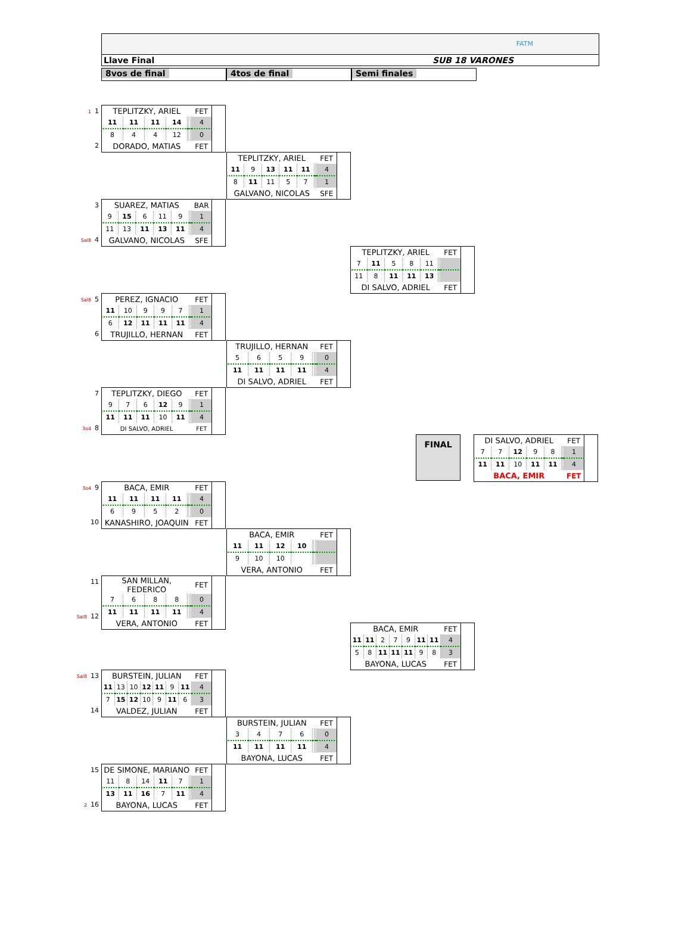FATM
Llave Final SUB 18 VARONES
8vos de final 4tos de final Semi finales
1 1
2
| TEPLITZKY, ARIEL | | | | | | | FET | |
| 11 | 11 | 11 | 14 | | | | 4 | |
| 8 | 4 | 4 | 12 | | | | 0 | |
| DORADO, MATIAS | | | | | | | FET | |
| TEPLITZKY, ARIEL | | | | | | | FET | |
| 11 | 9 | 13 | 11 | 11 | | | 4 | |
| 8 | 11 | 11 | 5 | 7 | | | 1 | |
| GALVANO, NICOLAS | | | | | | | SFE | |
3
Sal8 4
| SUAREZ, MATIAS | | | | | | | BAR | |
| 9 | 15 | 6 | 11 | 9 | | | 1 | |
| 11 | 13 | 11 | 13 | 11 | | | 4 | |
| GALVANO, NICOLAS | | | | | | | SFE | |
| TEPLITZKY, ARIEL | | | | | | | FET | |
| 7 | 11 | 5 | 8 | 11 | | | | |
| 11 | 8 | 11 | 11 | 13 | | | | |
| DI SALVO, ADRIEL | | | | | | | FET | |
Sal8 5
6
| PEREZ, IGNACIO | | | | | | | FET | |
| 11 | 10 | 9 | 9 | 7 | | | 1 | |
| 6 | 12 | 11 | 11 | 11 | | | 4 | |
| TRUJILLO, HERNAN | | | | | | | FET | |
| TRUJILLO, HERNAN | | | | | | | FET | |
| 5 | 6 | 5 | 9 | | | | 0 | |
| 11 | 11 | 11 | 11 | | | | 4 | |
| DI SALVO, ADRIEL | | | | | | | FET | |
7
3o4 8
| TEPLITZKY, DIEGO | | | | | | | FET | |
| 9 | 7 | 6 | 12 | 9 | | | 1 | |
| 11 | 11 | 11 | 10 | 11 | | | 4 | |
| DI SALVO, ADRIEL | | | | | | | FET | |
FINAL
| DI SALVO, ADRIEL | | | | | | | FET | |
| 7 | 7 | 12 | 9 | 8 | | | 1 | |
| 11 | 11 | 10 | 11 | 11 | | | 4 | |
| BACA, EMIR | | | | | | | FET | |
3o4 9
10
| BACA, EMIR | | | | | | | FET | |
| 11 | 11 | 11 | 11 | | | | 4 | |
| 6 | 9 | 5 | 2 | | | | 0 | |
| KANASHIRO, JOAQUIN | | | | | | | FET | |
| BACA, EMIR | | | | | | | FET | |
| 11 | 11 | 12 | 10 | | | | | |
| 9 | 10 | 10 | | | | | | |
| VERA, ANTONIO | | | | | | | FET | |
11
Sal8 12
| SAN MILLAN, FEDERICO | | | | | | | FET | |
| 7 | 6 | 8 | 8 | | | | 0 | |
| 11 | 11 | 11 | 11 | | | | 4 | |
| VERA, ANTONIO | | | | | | | FET | |
| BACA, EMIR | | | | | | | FET | |
| 11 | 11 | 2 | 7 | 9 | 11 | 11 | 4 | |
| 5 | 8 | 11 | 11 | 11 | 9 | 8 | 3 | |
| BAYONA, LUCAS | | | | | | | FET | |
Sal8 13
14
| BURSTEIN, JULIAN | | | | | | | FET | |
| 11 | 13 | 10 | 12 | 11 | 9 | 11 | 4 | |
| 7 | 15 | 12 | 10 | 9 | 11 | 6 | 3 | |
| VALDEZ, JULIAN | | | | | | | FET | |
| BURSTEIN, JULIAN | | | | | | | FET | |
| 3 | 4 | 7 | 6 | | | | 0 | |
| 11 | 11 | 11 | 11 | | | | 4 | |
| BAYONA, LUCAS | | | | | | | FET | |
15
2 16
| DE SIMONE, MARIANO | | | | | | | FET | |
| 11 | 8 | 14 | 11 | 7 | | | 1 | |
| 13 | 11 | 16 | 7 | 11 | | | 4 | |
| BAYONA, LUCAS | | | | | | | FET | |